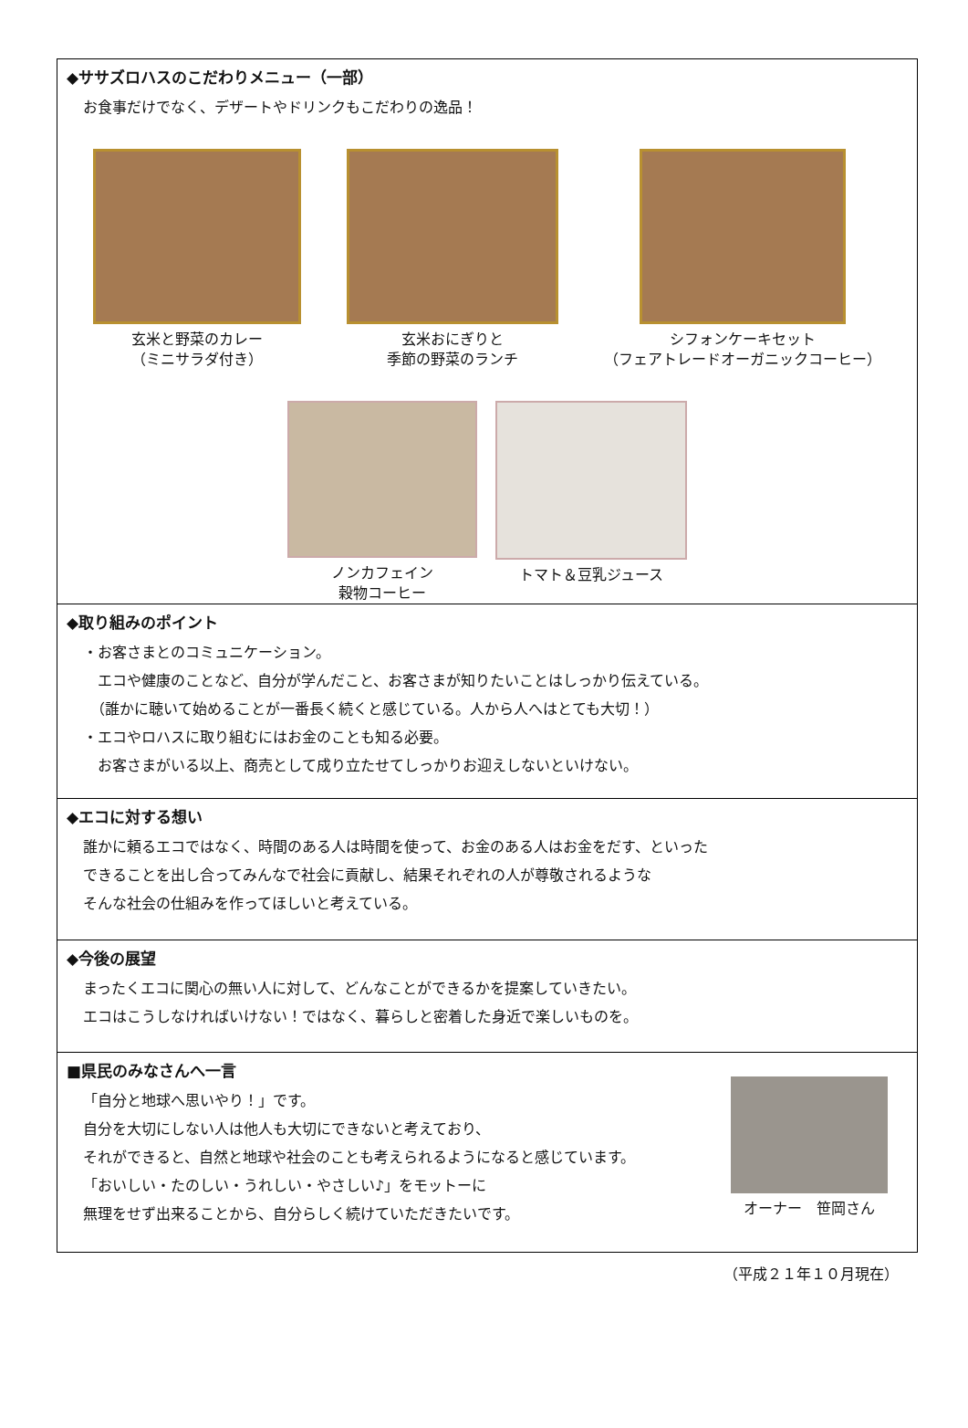◆ササズロハスのこだわりメニュー（一部）
お食事だけでなく、デザートやドリンクもこだわりの逸品！
玄米と野菜のカレー
（ミニサラダ付き）
玄米おにぎりと
季節の野菜のランチ
シフォンケーキセット
（フェアトレードオーガニックコーヒー）
ノンカフェイン
穀物コーヒー
トマト＆豆乳ジュース
◆取り組みのポイント
・お客さまとのコミュニケーション。
　エコや健康のことなど、自分が学んだこと、お客さまが知りたいことはしっかり伝えている。
　（誰かに聴いて始めることが一番長く続くと感じている。人から人へはとても大切！）
・エコやロハスに取り組むにはお金のことも知る必要。
　お客さまがいる以上、商売として成り立たせてしっかりお迎えしないといけない。
◆エコに対する想い
誰かに頼るエコではなく、時間のある人は時間を使って、お金のある人はお金をだす、といった
できることを出し合ってみんなで社会に貢献し、結果それぞれの人が尊敬されるような
そんな社会の仕組みを作ってほしいと考えている。
◆今後の展望
まったくエコに関心の無い人に対して、どんなことができるかを提案していきたい。
エコはこうしなければいけない！ではなく、暮らしと密着した身近で楽しいものを。
■県民のみなさんへ一言
「自分と地球へ思いやり！」です。
自分を大切にしない人は他人も大切にできないと考えており、
それができると、自然と地球や社会のことも考えられるようになると感じています。
「おいしい・たのしい・うれしい・やさしい♪」をモットーに
無理をせず出来ることから、自分らしく続けていただきたいです。
オーナー　笹岡さん
（平成２１年１０月現在）